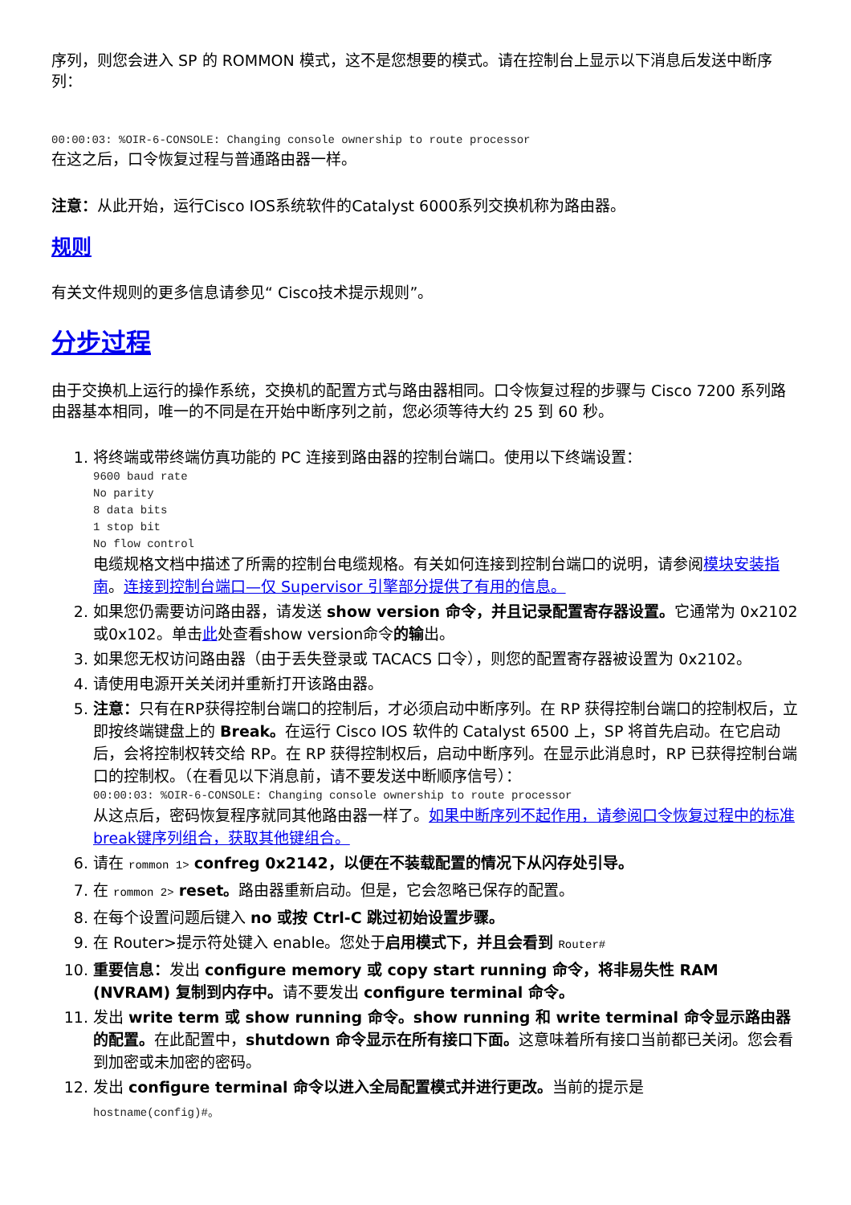序列，则您会进入 SP 的 ROMMON 模式，这不是您想要的模式。请在控制台上显示以下消息后发送中断序列：
00:00:03: %OIR-6-CONSOLE: Changing console ownership to route processor
在这之后，口令恢复过程与普通路由器一样。
注意：从此开始，运行Cisco IOS系统软件的Catalyst 6000系列交换机称为路由器。
规则
有关文件规则的更多信息请参见“ Cisco技术提示规则”。
分步过程
由于交换机上运行的操作系统，交换机的配置方式与路由器相同。口令恢复过程的步骤与 Cisco 7200 系列路由器基本相同，唯一的不同是在开始中断序列之前，您必须等待大约 25 到 60 秒。
1. 将终端或带终端仿真功能的 PC 连接到路由器的控制台端口。使用以下终端设置：
9600 baud rate
No parity
8 data bits
1 stop bit
No flow control
电缆规格文档中描述了所需的控制台电缆规格。有关如何连接到控制台端口的说明，请参阅模块安装指南。连接到控制台端口—仅 Supervisor 引擎部分提供了有用的信息。
2. 如果您仍需要访问路由器，请发送 show version 命令，并且记录配置寄存器设置。它通常为 0x2102或0x102。单击此处查看show version命令的输出。
3. 如果您无权访问路由器（由于丢失登录或 TACACS 口令），则您的配置寄存器被设置为 0x2102。
4. 请使用电源开关关闭并重新打开该路由器。
5. 注意：只有在RP获得控制台端口的控制后，才必须启动中断序列。在 RP 获得控制台端口的控制权后，立即按终端键盘上的 Break。在运行 Cisco IOS 软件的 Catalyst 6500 上，SP 将首先启动。在它启动后，会将控制权转交给 RP。在 RP 获得控制权后，启动中断序列。在显示此消息时，RP 已获得控制台端口的控制权。（在看见以下消息前，请不要发送中断顺序信号）：
00:00:03: %OIR-6-CONSOLE: Changing console ownership to route processor
从这点后，密码恢复程序就同其他路由器一样了。如果中断序列不起作用，请参阅口令恢复过程中的标准break键序列组合，获取其他键组合。
6. 请在 rommon 1> confreg 0x2142，以便在不装载配置的情况下从闪存处引导。
7. 在 rommon 2> reset。路由器重新启动。但是，它会忽略已保存的配置。
8. 在每个设置问题后键入 no 或按 Ctrl-C 跳过初始设置步骤。
9. 在 Router>提示符处键入 enable。您处于启用模式下，并且会看到 Router#
10. 重要信息：发出 configure memory 或 copy start running 命令，将非易失性 RAM (NVRAM) 复制到内存中。请不要发出 configure terminal 命令。
11. 发出 write term 或 show running 命令。show running 和 write terminal 命令显示路由器的配置。在此配置中，shutdown 命令显示在所有接口下面。这意味着所有接口当前都已关闭。您会看到加密或未加密的密码。
12. 发出 configure terminal 命令以进入全局配置模式并进行更改。当前的提示是
hostname(config)#。